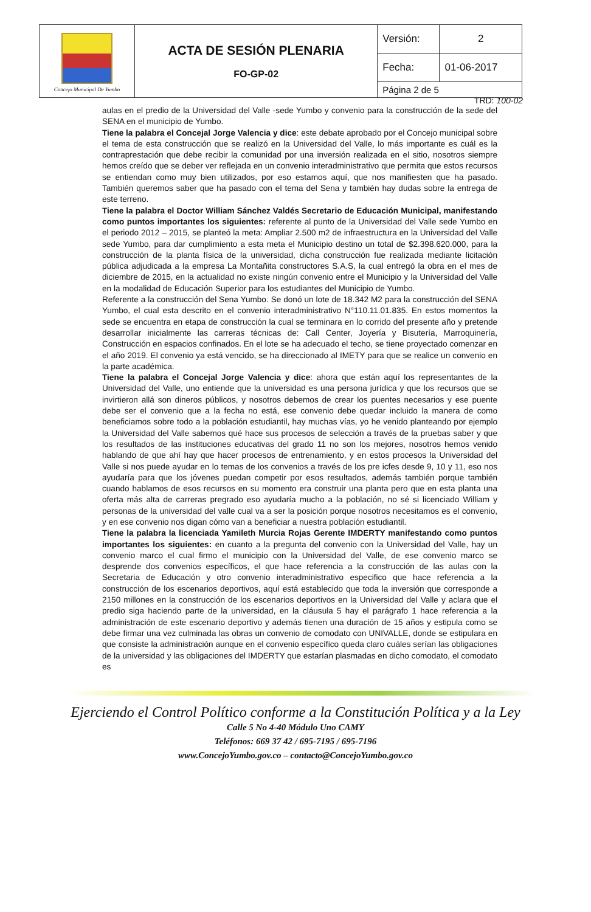| Concejo Municipal De Yumbo | ACTA DE SESIÓN PLENARIA FO-GP-02 | Versión: | 2 |
| | | Fecha: | 01-06-2017 |
| | | Página 2 de 5 | |
TRD: 100-02
aulas en el predio de la Universidad del Valle -sede Yumbo y convenio para la construcción de la sede del SENA en el municipio de Yumbo.
Tiene la palabra el Concejal Jorge Valencia y dice: este debate aprobado por el Concejo municipal sobre el tema de esta construcción que se realizó en la Universidad del Valle, lo más importante es cuál es la contraprestación que debe recibir la comunidad por una inversión realizada en el sitio, nosotros siempre hemos creído que se deber ver reflejada en un convenio interadministrativo que permita que estos recursos se entiendan como muy bien utilizados, por eso estamos aquí, que nos manifiesten que ha pasado. También queremos saber que ha pasado con el tema del Sena y también hay dudas sobre la entrega de este terreno.
Tiene la palabra el Doctor William Sánchez Valdés Secretario de Educación Municipal, manifestando como puntos importantes los siguientes: referente al punto de la Universidad del Valle sede Yumbo en el periodo 2012 – 2015, se planteó la meta: Ampliar 2.500 m2 de infraestructura en la Universidad del Valle sede Yumbo, para dar cumplimiento a esta meta el Municipio destino un total de $2.398.620.000, para la construcción de la planta física de la universidad, dicha construcción fue realizada mediante licitación pública adjudicada a la empresa La Montañita constructores S.A.S, la cual entregó la obra en el mes de diciembre de 2015, en la actualidad no existe ningún convenio entre el Municipio y la Universidad del Valle en la modalidad de Educación Superior para los estudiantes del Municipio de Yumbo.
Referente a la construcción del Sena Yumbo. Se donó un lote de 18.342 M2 para la construcción del SENA Yumbo, el cual esta descrito en el convenio interadministrativo N°110.11.01.835. En estos momentos la sede se encuentra en etapa de construcción la cual se terminara en lo corrido del presente año y pretende desarrollar inicialmente las carreras técnicas de: Call Center, Joyería y Bisutería, Marroquinería, Construcción en espacios confinados. En el lote se ha adecuado el techo, se tiene proyectado comenzar en el año 2019. El convenio ya está vencido, se ha direccionado al IMETY para que se realice un convenio en la parte académica.
Tiene la palabra el Concejal Jorge Valencia y dice: ahora que están aquí los representantes de la Universidad del Valle, uno entiende que la universidad es una persona jurídica y que los recursos que se invirtieron allá son dineros públicos, y nosotros debemos de crear los puentes necesarios y ese puente debe ser el convenio que a la fecha no está, ese convenio debe quedar incluido la manera de como beneficiamos sobre todo a la población estudiantil, hay muchas vías, yo he venido planteando por ejemplo la Universidad del Valle sabemos qué hace sus procesos de selección a través de la pruebas saber y que los resultados de las instituciones educativas del grado 11 no son los mejores, nosotros hemos venido hablando de que ahí hay que hacer procesos de entrenamiento, y en estos procesos la Universidad del Valle si nos puede ayudar en lo temas de los convenios a través de los pre icfes desde 9, 10 y 11, eso nos ayudaría para que los jóvenes puedan competir por esos resultados, además también porque también cuando hablamos de esos recursos en su momento era construir una planta pero que en esta planta una oferta más alta de carreras pregrado eso ayudaría mucho a la población, no sé si licenciado William y personas de la universidad del valle cual va a ser la posición porque nosotros necesitamos es el convenio, y en ese convenio nos digan cómo van a beneficiar a nuestra población estudiantil.
Tiene la palabra la licenciada Yamileth Murcia Rojas Gerente IMDERTY manifestando como puntos importantes los siguientes: en cuanto a la pregunta del convenio con la Universidad del Valle, hay un convenio marco el cual firmo el municipio con la Universidad del Valle, de ese convenio marco se desprende dos convenios específicos, el que hace referencia a la construcción de las aulas con la Secretaria de Educación y otro convenio interadministrativo especifico que hace referencia a la construcción de los escenarios deportivos, aquí está establecido que toda la inversión que corresponde a 2150 millones en la construcción de los escenarios deportivos en la Universidad del Valle y aclara que el predio siga haciendo parte de la universidad, en la cláusula 5 hay el parágrafo 1 hace referencia a la administración de este escenario deportivo y además tienen una duración de 15 años y estipula como se debe firmar una vez culminada las obras un convenio de comodato con UNIVALLE, donde se estipulara en que consiste la administración aunque en el convenio específico queda claro cuáles serían las obligaciones de la universidad y las obligaciones del IMDERTY que estarían plasmadas en dicho comodato, el comodato es
Ejerciendo el Control Político conforme a la Constitución Política y a la Ley
Calle 5 No 4-40 Módulo Uno CAMY
Teléfonos: 669 37 42 / 695-7195 / 695-7196
www.ConcejoYumbo.gov.co – contacto@ConcejoYumbo.gov.co